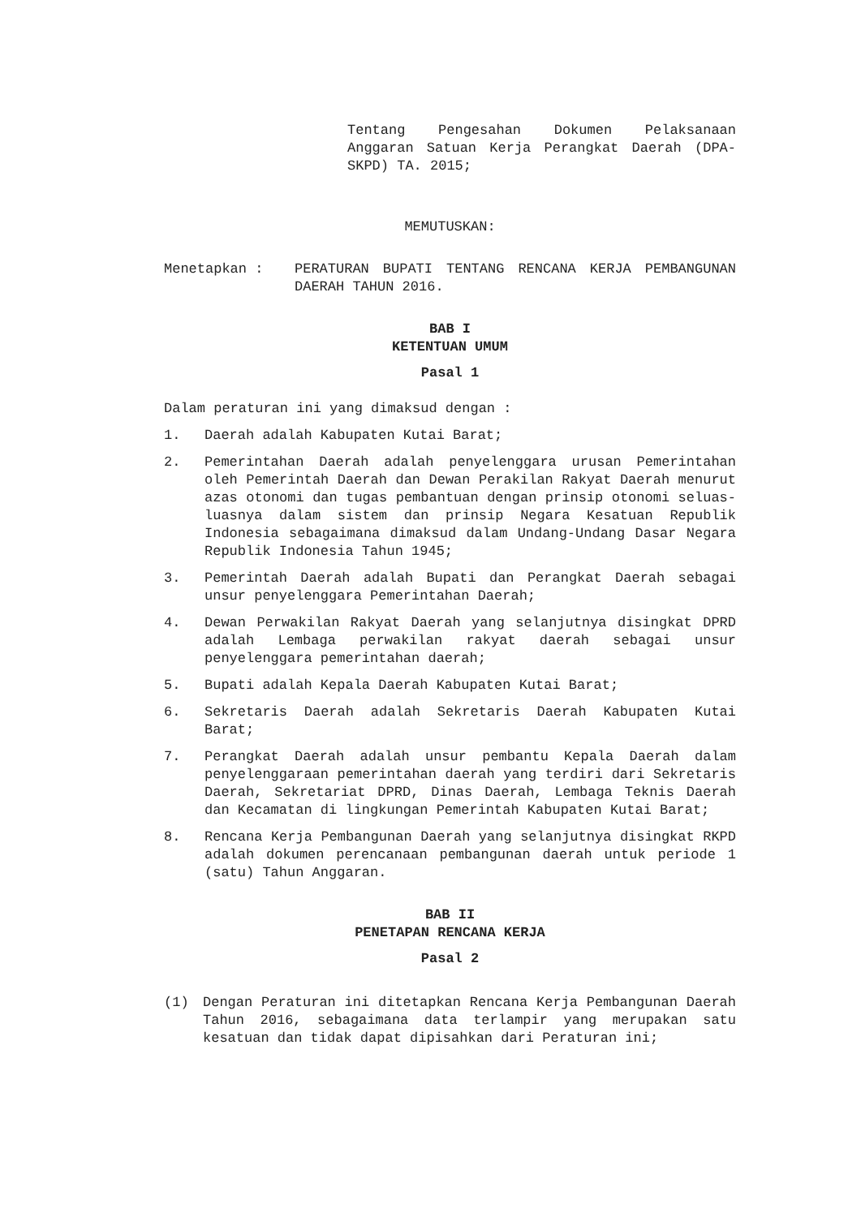Tentang Pengesahan Dokumen Pelaksanaan Anggaran Satuan Kerja Perangkat Daerah (DPA- SKPD) TA. 2015;
MEMUTUSKAN:
Menetapkan : PERATURAN BUPATI TENTANG RENCANA KERJA PEMBANGUNAN DAERAH TAHUN 2016.
BAB I
KETENTUAN UMUM
Pasal 1
Dalam peraturan ini yang dimaksud dengan :
1. Daerah adalah Kabupaten Kutai Barat;
2. Pemerintahan Daerah adalah penyelenggara urusan Pemerintahan oleh Pemerintah Daerah dan Dewan Perakilan Rakyat Daerah menurut azas otonomi dan tugas pembantuan dengan prinsip otonomi seluas-luasnya dalam sistem dan prinsip Negara Kesatuan Republik Indonesia sebagaimana dimaksud dalam Undang-Undang Dasar Negara Republik Indonesia Tahun 1945;
3. Pemerintah Daerah adalah Bupati dan Perangkat Daerah sebagai unsur penyelenggara Pemerintahan Daerah;
4. Dewan Perwakilan Rakyat Daerah yang selanjutnya disingkat DPRD adalah Lembaga perwakilan rakyat daerah sebagai unsur penyelenggara pemerintahan daerah;
5. Bupati adalah Kepala Daerah Kabupaten Kutai Barat;
6. Sekretaris Daerah adalah Sekretaris Daerah Kabupaten Kutai Barat;
7. Perangkat Daerah adalah unsur pembantu Kepala Daerah dalam penyelenggaraan pemerintahan daerah yang terdiri dari Sekretaris Daerah, Sekretariat DPRD, Dinas Daerah, Lembaga Teknis Daerah dan Kecamatan di lingkungan Pemerintah Kabupaten Kutai Barat;
8. Rencana Kerja Pembangunan Daerah yang selanjutnya disingkat RKPD adalah dokumen perencanaan pembangunan daerah untuk periode 1 (satu) Tahun Anggaran.
BAB II
PENETAPAN RENCANA KERJA
Pasal 2
(1) Dengan Peraturan ini ditetapkan Rencana Kerja Pembangunan Daerah Tahun 2016, sebagaimana data terlampir yang merupakan satu kesatuan dan tidak dapat dipisahkan dari Peraturan ini;